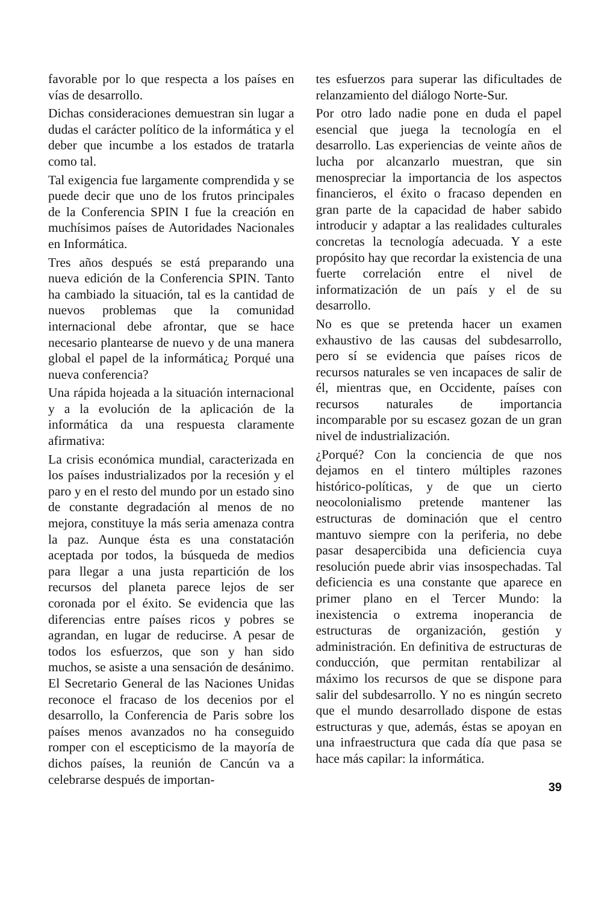favorable por lo que respecta a los países en vías de desarrollo.
Dichas consideraciones demuestran sin lugar a dudas el carácter político de la informática y el deber que incumbe a los estados de tratarla como tal.
Tal exigencia fue largamente comprendida y se puede decir que uno de los frutos principales de la Conferencia SPIN I fue la creación en muchísimos países de Autoridades Nacionales en Informática.
Tres años después se está preparando una nueva edición de la Conferencia SPIN. Tanto ha cambiado la situación, tal es la cantidad de nuevos problemas que la comunidad internacional debe afrontar, que se hace necesario plantearse de nuevo y de una manera global el papel de la informática¿ Porqué una nueva conferencia?
Una rápida hojeada a la situación internacional y a la evolución de la aplicación de la informática da una respuesta claramente afirmativa:
La crisis económica mundial, caracterizada en los países industrializados por la recesión y el paro y en el resto del mundo por un estado sino de constante degradación al menos de no mejora, constituye la más seria amenaza contra la paz. Aunque ésta es una constatación aceptada por todos, la búsqueda de medios para llegar a una justa repartición de los recursos del planeta parece lejos de ser coronada por el éxito. Se evidencia que las diferencias entre países ricos y pobres se agrandan, en lugar de reducirse. A pesar de todos los esfuerzos, que son y han sido muchos, se asiste a una sensación de desánimo. El Secretario General de las Naciones Unidas reconoce el fracaso de los decenios por el desarrollo, la Conferencia de Paris sobre los países menos avanzados no ha conseguido romper con el escepticismo de la mayoría de dichos países, la reunión de Cancún va a celebrarse después de importan-
tes esfuerzos para superar las dificultades de relanzamiento del diálogo Norte-Sur.
Por otro lado nadie pone en duda el papel esencial que juega la tecnología en el desarrollo. Las experiencias de veinte años de lucha por alcanzarlo muestran, que sin menospreciar la importancia de los aspectos financieros, el éxito o fracaso dependen en gran parte de la capacidad de haber sabido introducir y adaptar a las realidades culturales concretas la tecnología adecuada. Y a este propósito hay que recordar la existencia de una fuerte correlación entre el nivel de informatización de un país y el de su desarrollo.
No es que se pretenda hacer un examen exhaustivo de las causas del subdesarrollo, pero sí se evidencia que países ricos de recursos naturales se ven incapaces de salir de él, mientras que, en Occidente, países con recursos naturales de importancia incomparable por su escasez gozan de un gran nivel de industrialización.
¿Porqué? Con la conciencia de que nos dejamos en el tintero múltiples razones histórico-políticas, y de que un cierto neocolonialismo pretende mantener las estructuras de dominación que el centro mantuvo siempre con la periferia, no debe pasar desapercibida una deficiencia cuya resolución puede abrir vias insospechadas. Tal deficiencia es una constante que aparece en primer plano en el Tercer Mundo: la inexistencia o extrema inoperancia de estructuras de organización, gestión y administración. En definitiva de estructuras de conducción, que permitan rentabilizar al máximo los recursos de que se dispone para salir del subdesarrollo. Y no es ningún secreto que el mundo desarrollado dispone de estas estructuras y que, además, éstas se apoyan en una infraestructura que cada día que pasa se hace más capilar: la informática.
39